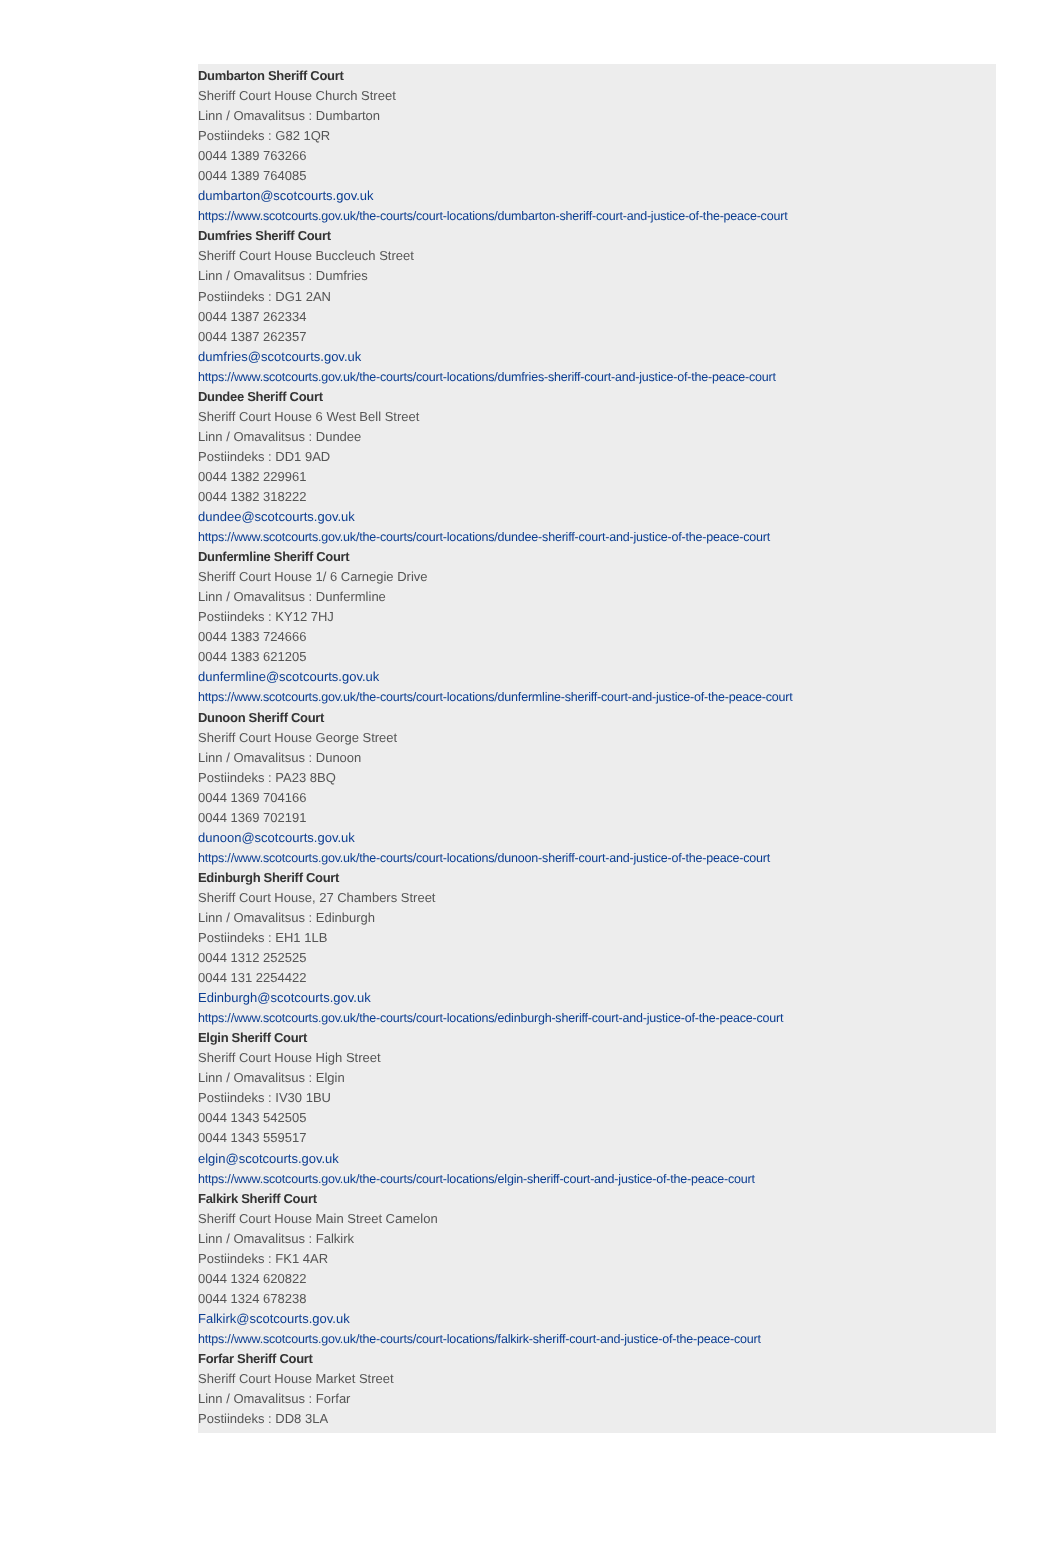Dumbarton Sheriff Court
Sheriff Court House Church Street
Linn / Omavalitsus : Dumbarton
Postiindeks : G82 1QR
0044 1389 763266
0044 1389 764085
dumbarton@scotcourts.gov.uk
https://www.scotcourts.gov.uk/the-courts/court-locations/dumbarton-sheriff-court-and-justice-of-the-peace-court
Dumfries Sheriff Court
Sheriff Court House Buccleuch Street
Linn / Omavalitsus : Dumfries
Postiindeks : DG1 2AN
0044 1387 262334
0044 1387 262357
dumfries@scotcourts.gov.uk
https://www.scotcourts.gov.uk/the-courts/court-locations/dumfries-sheriff-court-and-justice-of-the-peace-court
Dundee Sheriff Court
Sheriff Court House 6 West Bell Street
Linn / Omavalitsus : Dundee
Postiindeks : DD1 9AD
0044 1382 229961
0044 1382 318222
dundee@scotcourts.gov.uk
https://www.scotcourts.gov.uk/the-courts/court-locations/dundee-sheriff-court-and-justice-of-the-peace-court
Dunfermline Sheriff Court
Sheriff Court House 1/ 6 Carnegie Drive
Linn / Omavalitsus : Dunfermline
Postiindeks : KY12 7HJ
0044 1383 724666
0044 1383 621205
dunfermline@scotcourts.gov.uk
https://www.scotcourts.gov.uk/the-courts/court-locations/dunfermline-sheriff-court-and-justice-of-the-peace-court
Dunoon Sheriff Court
Sheriff Court House George Street
Linn / Omavalitsus : Dunoon
Postiindeks : PA23 8BQ
0044 1369 704166
0044 1369 702191
dunoon@scotcourts.gov.uk
https://www.scotcourts.gov.uk/the-courts/court-locations/dunoon-sheriff-court-and-justice-of-the-peace-court
Edinburgh Sheriff Court
Sheriff Court House, 27 Chambers Street
Linn / Omavalitsus : Edinburgh
Postiindeks : EH1 1LB
0044 1312 252525
0044 131 2254422
Edinburgh@scotcourts.gov.uk
https://www.scotcourts.gov.uk/the-courts/court-locations/edinburgh-sheriff-court-and-justice-of-the-peace-court
Elgin Sheriff Court
Sheriff Court House High Street
Linn / Omavalitsus : Elgin
Postiindeks : IV30 1BU
0044 1343 542505
0044 1343 559517
elgin@scotcourts.gov.uk
https://www.scotcourts.gov.uk/the-courts/court-locations/elgin-sheriff-court-and-justice-of-the-peace-court
Falkirk Sheriff Court
Sheriff Court House Main Street Camelon
Linn / Omavalitsus : Falkirk
Postiindeks : FK1 4AR
0044 1324 620822
0044 1324 678238
Falkirk@scotcourts.gov.uk
https://www.scotcourts.gov.uk/the-courts/court-locations/falkirk-sheriff-court-and-justice-of-the-peace-court
Forfar Sheriff Court
Sheriff Court House Market Street
Linn / Omavalitsus : Forfar
Postiindeks : DD8 3LA